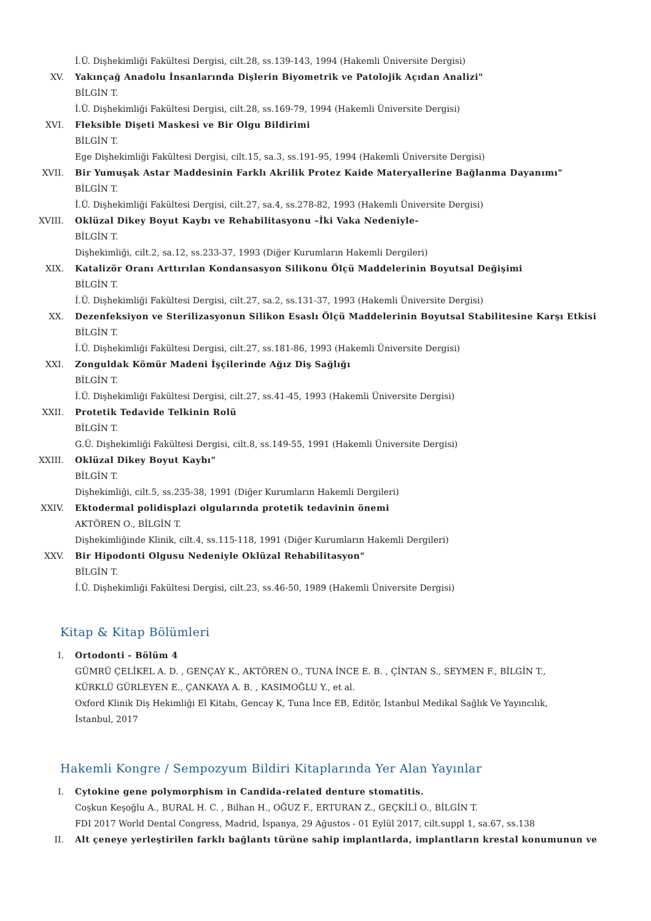İ.Ü. Dişhekimliği Fakültesi Dergisi, cilt.28, ss.139-143, 1994 (Hakemli Üniversite Dergisi)
XV. Yakınçağ Anadolu İnsanlarında Dişlerin Biyometrik ve Patolojik Açıdan Analizi"
BİLGİN T.
İ.Ü. Dişhekimliği Fakültesi Dergisi, cilt.28, ss.169-79, 1994 (Hakemli Üniversite Dergisi)
XVI. Fleksible Dişeti Maskesi ve Bir Olgu Bildirimi
BİLGİN T.
Ege Dişhekimliği Fakültesi Dergisi, cilt.15, sa.3, ss.191-95, 1994 (Hakemli Üniversite Dergisi)
XVII. Bir Yumuşak Astar Maddesinin Farklı Akrilik Protez Kaide Materyallerine Bağlanma Dayanımı"
BİLGİN T.
İ.Ü. Dişhekimliği Fakültesi Dergisi, cilt.27, sa.4, ss.278-82, 1993 (Hakemli Üniversite Dergisi)
XVIII. Oklüzal Dikey Boyut Kaybı ve Rehabilitasyonu –İki Vaka Nedeniyle-
BİLGİN T.
Dişhekimliği, cilt.2, sa.12, ss.233-37, 1993 (Diğer Kurumların Hakemli Dergileri)
XIX. Katalizör Oranı Arttırılan Kondansasyon Silikonu Ölçü Maddelerinin Boyutsal Değişimi
BİLGİN T.
İ.Ü. Dişhekimliği Fakültesi Dergisi, cilt.27, sa.2, ss.131-37, 1993 (Hakemli Üniversite Dergisi)
XX. Dezenfeksiyon ve Sterilizasyonun Silikon Esaslı Ölçü Maddelerinin Boyutsal Stabilitesine Karşı Etkisi
BİLGİN T.
İ.Ü. Dişhekimliği Fakültesi Dergisi, cilt.27, ss.181-86, 1993 (Hakemli Üniversite Dergisi)
XXI. Zonguldak Kömür Madeni İşçilerinde Ağız Diş Sağlığı
BİLGİN T.
İ.Ü. Dişhekimliği Fakültesi Dergisi, cilt.27, ss.41-45, 1993 (Hakemli Üniversite Dergisi)
XXII. Protetik Tedavide Telkinin Rolü
BİLGİN T.
G.Ü. Dişhekimliği Fakültesi Dergisi, cilt.8, ss.149-55, 1991 (Hakemli Üniversite Dergisi)
XXIII. Oklüzal Dikey Boyut Kaybı"
BİLGİN T.
Dişhekimliği, cilt.5, ss.235-38, 1991 (Diğer Kurumların Hakemli Dergileri)
XXIV. Ektodermal polidisplazi olgularında protetik tedavinin önemi
AKTÖREN O., BİLGİN T.
Dişhekimliğinde Klinik, cilt.4, ss.115-118, 1991 (Diğer Kurumların Hakemli Dergileri)
XXV. Bir Hipodonti Olgusu Nedeniyle Oklüzal Rehabilitasyon"
BİLGİN T.
İ.Ü. Dişhekimliği Fakültesi Dergisi, cilt.23, ss.46-50, 1989 (Hakemli Üniversite Dergisi)
Kitap & Kitap Bölümleri
I. Ortodonti - Bölüm 4
GÜMRÜ ÇELİKEL A. D. , GENÇAY K., AKTÖREN O., TUNA İNCE E. B. , ÇİNTAN S., SEYMEN F., BİLGİN T., KÜRKLÜ GÜRLEYEN E., ÇANKAYA A. B. , KASIMOĞLU Y., et al.
Oxford Klinik Diş Hekimliği El Kitabı, Gencay K, Tuna İnce EB, Editör, İstanbul Medikal Sağlık Ve Yayıncılık, İstanbul, 2017
Hakemli Kongre / Sempozyum Bildiri Kitaplarında Yer Alan Yayınlar
I. Cytokine gene polymorphism in Candida-related denture stomatitis.
Coşkun Keşoğlu A., BURAL H. C. , Bilhan H., OĞUZ F., ERTURAN Z., GEÇKİLİ O., BİLGİN T.
FDI 2017 World Dental Congress, Madrid, İspanya, 29 Ağustos - 01 Eylül 2017, cilt.suppl 1, sa.67, ss.138
II. Alt çeneye yerleştirilen farklı bağlantı türüne sahip implantlarda, implantların krestal konumunun ve